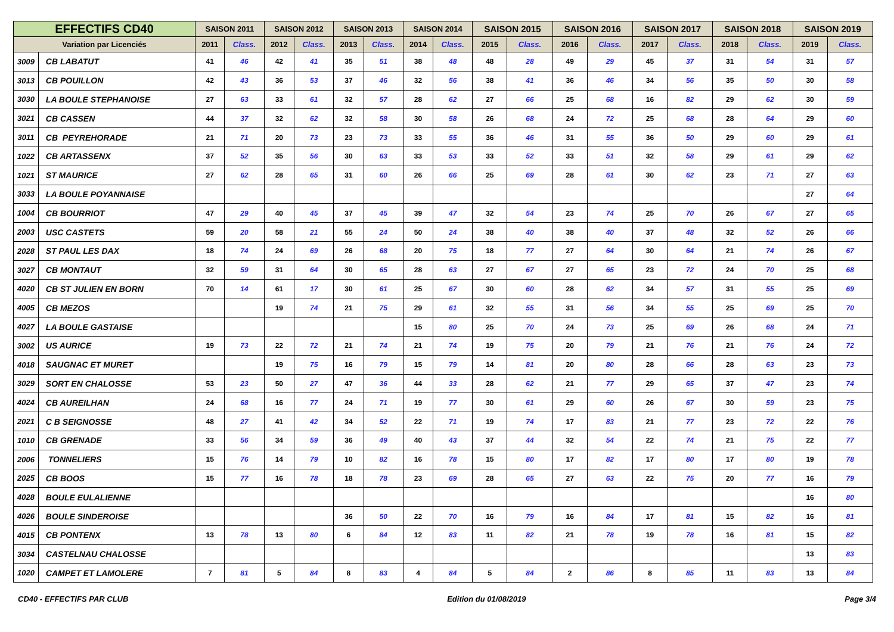| EFFECTIFS CD40 | | SAISON 2011 | | SAISON 2012 | | SAISON 2013 | | SAISON 2014 | | SAISON 2015 | | SAISON 2016 | | SAISON 2017 | | SAISON 2018 | | SAISON 2019 | |
| --- | --- | --- | --- | --- | --- | --- | --- | --- | --- | --- | --- | --- | --- | --- | --- | --- | --- | --- | --- |
| Variation par Licenciés | | 2011 | Class. | 2012 | Class. | 2013 | Class. | 2014 | Class. | 2015 | Class. | 2016 | Class. | 2017 | Class. | 2018 | Class. | 2019 | Class. |
| 3009 | CB LABATUT | 41 | 46 | 42 | 41 | 35 | 51 | 38 | 48 | 48 | 28 | 49 | 29 | 45 | 37 | 31 | 54 | 31 | 57 |
| 3013 | CB POUILLON | 42 | 43 | 36 | 53 | 37 | 46 | 32 | 56 | 38 | 41 | 36 | 46 | 34 | 56 | 35 | 50 | 30 | 58 |
| 3030 | LA BOULE STEPHANOISE | 27 | 63 | 33 | 61 | 32 | 57 | 28 | 62 | 27 | 66 | 25 | 68 | 16 | 82 | 29 | 62 | 30 | 59 |
| 3021 | CB CASSEN | 44 | 37 | 32 | 62 | 32 | 58 | 30 | 58 | 26 | 68 | 24 | 72 | 25 | 68 | 28 | 64 | 29 | 60 |
| 3011 | CB PEYREHORADE | 21 | 71 | 20 | 73 | 23 | 73 | 33 | 55 | 36 | 46 | 31 | 55 | 36 | 50 | 29 | 60 | 29 | 61 |
| 1022 | CB ARTASSENX | 37 | 52 | 35 | 56 | 30 | 63 | 33 | 53 | 33 | 52 | 33 | 51 | 32 | 58 | 29 | 61 | 29 | 62 |
| 1021 | ST MAURICE | 27 | 62 | 28 | 65 | 31 | 60 | 26 | 66 | 25 | 69 | 28 | 61 | 30 | 62 | 23 | 71 | 27 | 63 |
| 3033 | LA BOULE POYANNAISE | | | | | | | | | | | | | | | | | 27 | 64 |
| 1004 | CB BOURRIOT | 47 | 29 | 40 | 45 | 37 | 45 | 39 | 47 | 32 | 54 | 23 | 74 | 25 | 70 | 26 | 67 | 27 | 65 |
| 2003 | USC CASTETS | 59 | 20 | 58 | 21 | 55 | 24 | 50 | 24 | 38 | 40 | 38 | 40 | 37 | 48 | 32 | 52 | 26 | 66 |
| 2028 | ST PAUL LES DAX | 18 | 74 | 24 | 69 | 26 | 68 | 20 | 75 | 18 | 77 | 27 | 64 | 30 | 64 | 21 | 74 | 26 | 67 |
| 3027 | CB MONTAUT | 32 | 59 | 31 | 64 | 30 | 65 | 28 | 63 | 27 | 67 | 27 | 65 | 23 | 72 | 24 | 70 | 25 | 68 |
| 4020 | CB ST JULIEN EN BORN | 70 | 14 | 61 | 17 | 30 | 61 | 25 | 67 | 30 | 60 | 28 | 62 | 34 | 57 | 31 | 55 | 25 | 69 |
| 4005 | CB MEZOS | | | 19 | 74 | 21 | 75 | 29 | 61 | 32 | 55 | 31 | 56 | 34 | 55 | 25 | 69 | 25 | 70 |
| 4027 | LA BOULE GASTAISE | | | | | | | 15 | 80 | 25 | 70 | 24 | 73 | 25 | 69 | 26 | 68 | 24 | 71 |
| 3002 | US AURICE | 19 | 73 | 22 | 72 | 21 | 74 | 21 | 74 | 19 | 75 | 20 | 79 | 21 | 76 | 21 | 76 | 24 | 72 |
| 4018 | SAUGNAC ET MURET | | | 19 | 75 | 16 | 79 | 15 | 79 | 14 | 81 | 20 | 80 | 28 | 66 | 28 | 63 | 23 | 73 |
| 3029 | SORT EN CHALOSSE | 53 | 23 | 50 | 27 | 47 | 36 | 44 | 33 | 28 | 62 | 21 | 77 | 29 | 65 | 37 | 47 | 23 | 74 |
| 4024 | CB AUREILHAN | 24 | 68 | 16 | 77 | 24 | 71 | 19 | 77 | 30 | 61 | 29 | 60 | 26 | 67 | 30 | 59 | 23 | 75 |
| 2021 | C B SEIGNOSSE | 48 | 27 | 41 | 42 | 34 | 52 | 22 | 71 | 19 | 74 | 17 | 83 | 21 | 77 | 23 | 72 | 22 | 76 |
| 1010 | CB GRENADE | 33 | 56 | 34 | 59 | 36 | 49 | 40 | 43 | 37 | 44 | 32 | 54 | 22 | 74 | 21 | 75 | 22 | 77 |
| 2006 | TONNELIERS | 15 | 76 | 14 | 79 | 10 | 82 | 16 | 78 | 15 | 80 | 17 | 82 | 17 | 80 | 17 | 80 | 19 | 78 |
| 2025 | CB BOOS | 15 | 77 | 16 | 78 | 18 | 78 | 23 | 69 | 28 | 65 | 27 | 63 | 22 | 75 | 20 | 77 | 16 | 79 |
| 4028 | BOULE EULALIENNE | | | | | | | | | | | | | | | | | 16 | 80 |
| 4026 | BOULE SINDEROISE | | | | | 36 | 50 | 22 | 70 | 16 | 79 | 16 | 84 | 17 | 81 | 15 | 82 | 16 | 81 |
| 4015 | CB PONTENX | 13 | 78 | 13 | 80 | 6 | 84 | 12 | 83 | 11 | 82 | 21 | 78 | 19 | 78 | 16 | 81 | 15 | 82 |
| 3034 | CASTELNAU CHALOSSE | | | | | | | | | | | | | | | | | 13 | 83 |
| 1020 | CAMPET ET LAMOLERE | 7 | 81 | 5 | 84 | 8 | 83 | 4 | 84 | 5 | 84 | 2 | 86 | 8 | 85 | 11 | 83 | 13 | 84 |
CD40 - EFFECTIFS PAR CLUB Edition du 01/08/2019 Page 3/4